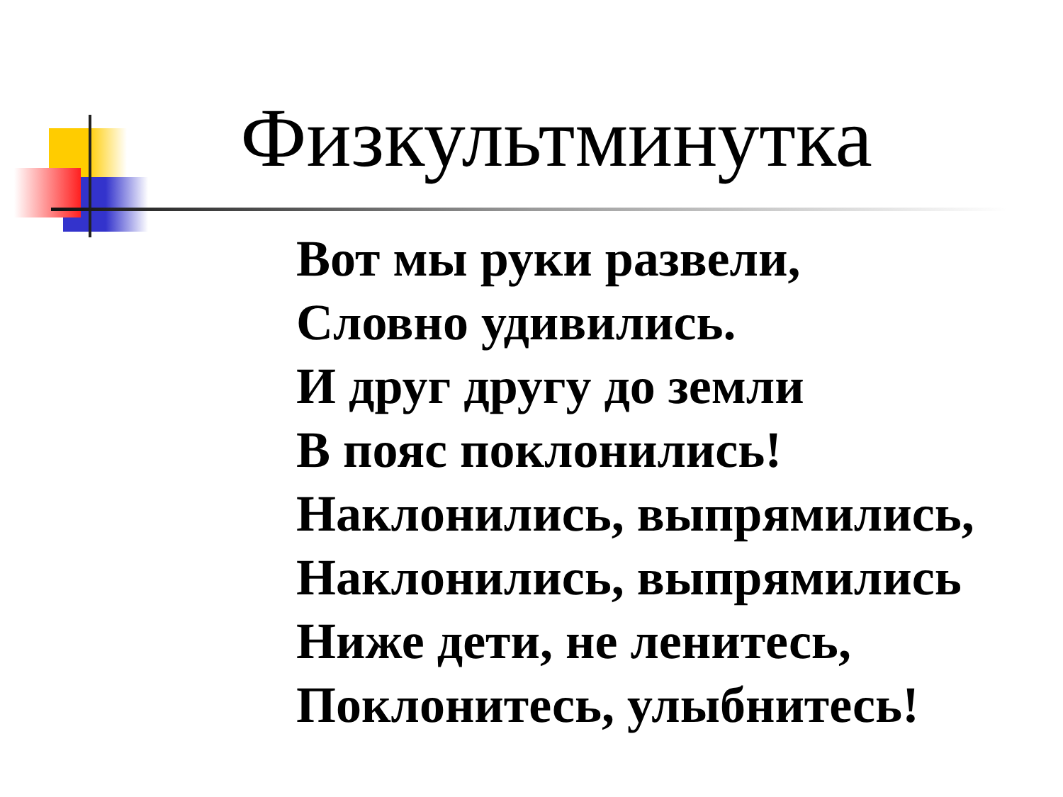Физкультминутка
Вот мы руки развели,
Словно удивились.
И друг другу до земли
В пояс поклонились!
Наклонились, выпрямились,
Наклонились, выпрямились
Ниже дети, не ленитесь,
Поклонитесь, улыбнитесь!